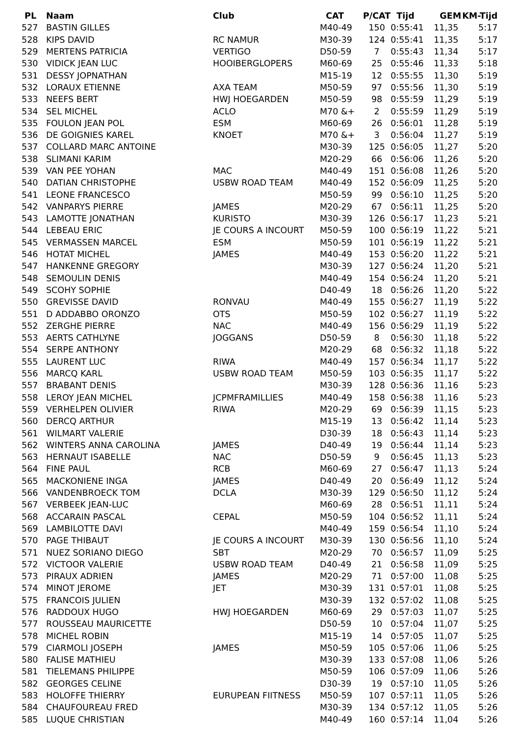| PL | Naam | Club | CAT | P/CAT | Tijd | GEM | KM-Tijd |
| --- | --- | --- | --- | --- | --- | --- | --- |
| 527 | BASTIN GILLES | | M40-49 | 150 | 0:55:41 | 11,35 | 5:17 |
| 528 | KIPS DAVID | RC NAMUR | M30-39 | 124 | 0:55:41 | 11,35 | 5:17 |
| 529 | MERTENS PATRICIA | VERTIGO | D50-59 | 7 | 0:55:43 | 11,34 | 5:17 |
| 530 | VIDICK JEAN LUC | HOOIBERGLOPERS | M60-69 | 25 | 0:55:46 | 11,33 | 5:18 |
| 531 | DESSY JOPNATHAN | | M15-19 | 12 | 0:55:55 | 11,30 | 5:19 |
| 532 | LORAUX ETIENNE | AXA TEAM | M50-59 | 97 | 0:55:56 | 11,30 | 5:19 |
| 533 | NEEFS BERT | HWJ HOEGARDEN | M50-59 | 98 | 0:55:59 | 11,29 | 5:19 |
| 534 | SEL MICHEL | ACLO | M70 &+ | 2 | 0:55:59 | 11,29 | 5:19 |
| 535 | FOULON JEAN POL | ESM | M60-69 | 26 | 0:56:01 | 11,28 | 5:19 |
| 536 | DE GOIGNIES KAREL | KNOET | M70 &+ | 3 | 0:56:04 | 11,27 | 5:19 |
| 537 | COLLARD MARC ANTOINE | | M30-39 | 125 | 0:56:05 | 11,27 | 5:20 |
| 538 | SLIMANI KARIM | | M20-29 | 66 | 0:56:06 | 11,26 | 5:20 |
| 539 | VAN PEE YOHAN | MAC | M40-49 | 151 | 0:56:08 | 11,26 | 5:20 |
| 540 | DATIAN CHRISTOPHE | USBW ROAD TEAM | M40-49 | 152 | 0:56:09 | 11,25 | 5:20 |
| 541 | LEONE FRANCESCO | | M50-59 | 99 | 0:56:10 | 11,25 | 5:20 |
| 542 | VANPARYS PIERRE | JAMES | M20-29 | 67 | 0:56:11 | 11,25 | 5:20 |
| 543 | LAMOTTE JONATHAN | KURISTO | M30-39 | 126 | 0:56:17 | 11,23 | 5:21 |
| 544 | LEBEAU ERIC | JE COURS A INCOURT | M50-59 | 100 | 0:56:19 | 11,22 | 5:21 |
| 545 | VERMASSEN MARCEL | ESM | M50-59 | 101 | 0:56:19 | 11,22 | 5:21 |
| 546 | HOTAT MICHEL | JAMES | M40-49 | 153 | 0:56:20 | 11,22 | 5:21 |
| 547 | HANKENNE GREGORY | | M30-39 | 127 | 0:56:24 | 11,20 | 5:21 |
| 548 | SEMOULIN DENIS | | M40-49 | 154 | 0:56:24 | 11,20 | 5:21 |
| 549 | SCOHY SOPHIE | | D40-49 | 18 | 0:56:26 | 11,20 | 5:22 |
| 550 | GREVISSE DAVID | RONVAU | M40-49 | 155 | 0:56:27 | 11,19 | 5:22 |
| 551 | D ADDABBO ORONZO | OTS | M50-59 | 102 | 0:56:27 | 11,19 | 5:22 |
| 552 | ZERGHE PIERRE | NAC | M40-49 | 156 | 0:56:29 | 11,19 | 5:22 |
| 553 | AERTS CATHLYNE | JOGGANS | D50-59 | 8 | 0:56:30 | 11,18 | 5:22 |
| 554 | SERPE ANTHONY | | M20-29 | 68 | 0:56:32 | 11,18 | 5:22 |
| 555 | LAURENT LUC | RIWA | M40-49 | 157 | 0:56:34 | 11,17 | 5:22 |
| 556 | MARCQ KARL | USBW ROAD TEAM | M50-59 | 103 | 0:56:35 | 11,17 | 5:22 |
| 557 | BRABANT DENIS | | M30-39 | 128 | 0:56:36 | 11,16 | 5:23 |
| 558 | LEROY JEAN MICHEL | JCPMFRAMILLIES | M40-49 | 158 | 0:56:38 | 11,16 | 5:23 |
| 559 | VERHELPEN OLIVIER | RIWA | M20-29 | 69 | 0:56:39 | 11,15 | 5:23 |
| 560 | DERCQ ARTHUR | | M15-19 | 13 | 0:56:42 | 11,14 | 5:23 |
| 561 | WILMART VALERIE | | D30-39 | 18 | 0:56:43 | 11,14 | 5:23 |
| 562 | WINTERS ANNA CAROLINA | JAMES | D40-49 | 19 | 0:56:44 | 11,14 | 5:23 |
| 563 | HERNAUT ISABELLE | NAC | D50-59 | 9 | 0:56:45 | 11,13 | 5:23 |
| 564 | FINE PAUL | RCB | M60-69 | 27 | 0:56:47 | 11,13 | 5:24 |
| 565 | MACKONIENE INGA | JAMES | D40-49 | 20 | 0:56:49 | 11,12 | 5:24 |
| 566 | VANDENBROECK TOM | DCLA | M30-39 | 129 | 0:56:50 | 11,12 | 5:24 |
| 567 | VERBEEK JEAN-LUC | | M60-69 | 28 | 0:56:51 | 11,11 | 5:24 |
| 568 | ACCARAIN PASCAL | CEPAL | M50-59 | 104 | 0:56:52 | 11,11 | 5:24 |
| 569 | LAMBILOTTE DAVI | | M40-49 | 159 | 0:56:54 | 11,10 | 5:24 |
| 570 | PAGE THIBAUT | JE COURS A INCOURT | M30-39 | 130 | 0:56:56 | 11,10 | 5:24 |
| 571 | NUEZ SORIANO DIEGO | SBT | M20-29 | 70 | 0:56:57 | 11,09 | 5:25 |
| 572 | VICTOOR VALERIE | USBW ROAD TEAM | D40-49 | 21 | 0:56:58 | 11,09 | 5:25 |
| 573 | PIRAUX ADRIEN | JAMES | M20-29 | 71 | 0:57:00 | 11,08 | 5:25 |
| 574 | MINOT JEROME | JET | M30-39 | 131 | 0:57:01 | 11,08 | 5:25 |
| 575 | FRANCOIS JULIEN | | M30-39 | 132 | 0:57:02 | 11,08 | 5:25 |
| 576 | RADDOUX HUGO | HWJ HOEGARDEN | M60-69 | 29 | 0:57:03 | 11,07 | 5:25 |
| 577 | ROUSSEAU MAURICETTE | | D50-59 | 10 | 0:57:04 | 11,07 | 5:25 |
| 578 | MICHEL ROBIN | | M15-19 | 14 | 0:57:05 | 11,07 | 5:25 |
| 579 | CIARMOLI JOSEPH | JAMES | M50-59 | 105 | 0:57:06 | 11,06 | 5:25 |
| 580 | FALISE MATHIEU | | M30-39 | 133 | 0:57:08 | 11,06 | 5:26 |
| 581 | TIELEMANS PHILIPPE | | M50-59 | 106 | 0:57:09 | 11,06 | 5:26 |
| 582 | GEORGES CELINE | | D30-39 | 19 | 0:57:10 | 11,05 | 5:26 |
| 583 | HOLOFFE THIERRY | EURUPEAN FIITNESS | M50-59 | 107 | 0:57:11 | 11,05 | 5:26 |
| 584 | CHAUFOUREAU FRED | | M30-39 | 134 | 0:57:12 | 11,05 | 5:26 |
| 585 | LUQUE CHRISTIAN | | M40-49 | 160 | 0:57:14 | 11,04 | 5:26 |